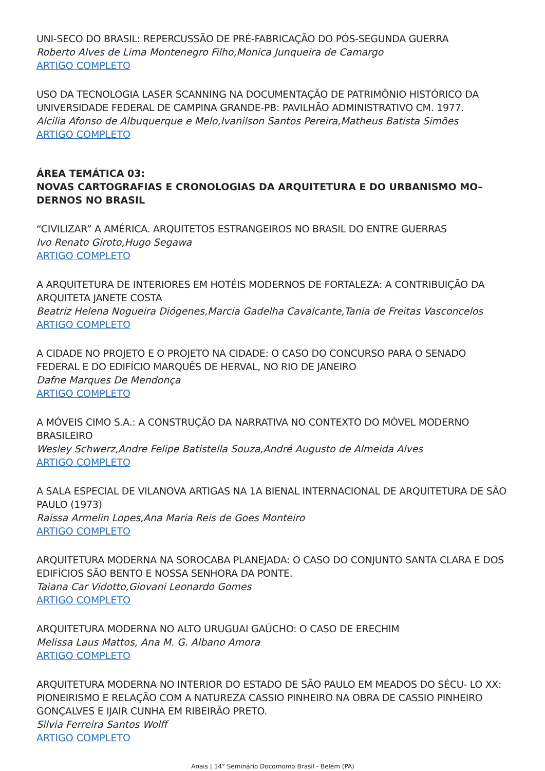UNI-SECO DO BRASIL: REPERCUSSÃO DE PRÉ-FABRICAÇÃO DO PÓS-SEGUNDA GUERRA
Roberto Alves de Lima Montenegro Filho,Monica Junqueira de Camargo
ARTIGO COMPLETO
USO DA TECNOLOGIA LASER SCANNING NA DOCUMENTAÇÃO DE PATRIMÔNIO HISTÓRICO DA UNIVERSIDADE FEDERAL DE CAMPINA GRANDE-PB: PAVILHÃO ADMINISTRATIVO CM. 1977.
Alcilia Afonso de Albuquerque e Melo,Ivanilson Santos Pereira,Matheus Batista Simões
ARTIGO COMPLETO
ÁREA TEMÁTICA 03:
NOVAS CARTOGRAFIAS E CRONOLOGIAS DA ARQUITETURA E DO URBANISMO MO– DERNOS NO BRASIL
“CIVILIZAR” A AMÉRICA. ARQUITETOS ESTRANGEIROS NO BRASIL DO ENTRE GUERRAS
Ivo Renato Giroto,Hugo Segawa
ARTIGO COMPLETO
A ARQUITETURA DE INTERIORES EM HOTÉIS MODERNOS DE FORTALEZA: A CONTRIBUIÇÃO DA ARQUITETA JANETE COSTA
Beatriz Helena Nogueira Diógenes,Marcia Gadelha Cavalcante,Tania de Freitas Vasconcelos
ARTIGO COMPLETO
A CIDADE NO PROJETO E O PROJETO NA CIDADE: O CASO DO CONCURSO PARA O SENADO FEDERAL E DO EDIFÍCIO MARQUÊS DE HERVAL, NO RIO DE JANEIRO
Dafne Marques De Mendonça
ARTIGO COMPLETO
A MÓVEIS CIMO S.A.: A CONSTRUÇÃO DA NARRATIVA NO CONTEXTO DO MÓVEL MODERNO BRASILEIRO
Wesley Schwerz,Andre Felipe Batistella Souza,André Augusto de Almeida Alves
ARTIGO COMPLETO
A SALA ESPECIAL DE VILANOVA ARTIGAS NA 1A BIENAL INTERNACIONAL DE ARQUITETURA DE SÃO PAULO (1973)
Raissa Armelin Lopes,Ana Maria Reis de Goes Monteiro
ARTIGO COMPLETO
ARQUITETURA MODERNA NA SOROCABA PLANEJADA: O CASO DO CONJUNTO SANTA CLARA E DOS EDIFÍCIOS SÃO BENTO E NOSSA SENHORA DA PONTE.
Taiana Car Vidotto,Giovani Leonardo Gomes
ARTIGO COMPLETO
ARQUITETURA MODERNA NO ALTO URUGUAI GAÚCHO: O CASO DE ERECHIM
Melissa Laus Mattos, Ana M. G. Albano Amora
ARTIGO COMPLETO
ARQUITETURA MODERNA NO INTERIOR DO ESTADO DE SÃO PAULO EM MEADOS DO SÉCU- LO XX: PIONEIRISMO E RELAÇÃO COM A NATUREZA CASSIO PINHEIRO NA OBRA DE CASSIO PINHEIRO GONÇALVES E IJAIR CUNHA EM RIBEIRÃO PRETO.
Silvia Ferreira Santos Wolff
ARTIGO COMPLETO
Anais | 14° Seminário Docomomo Brasil - Belém (PA)